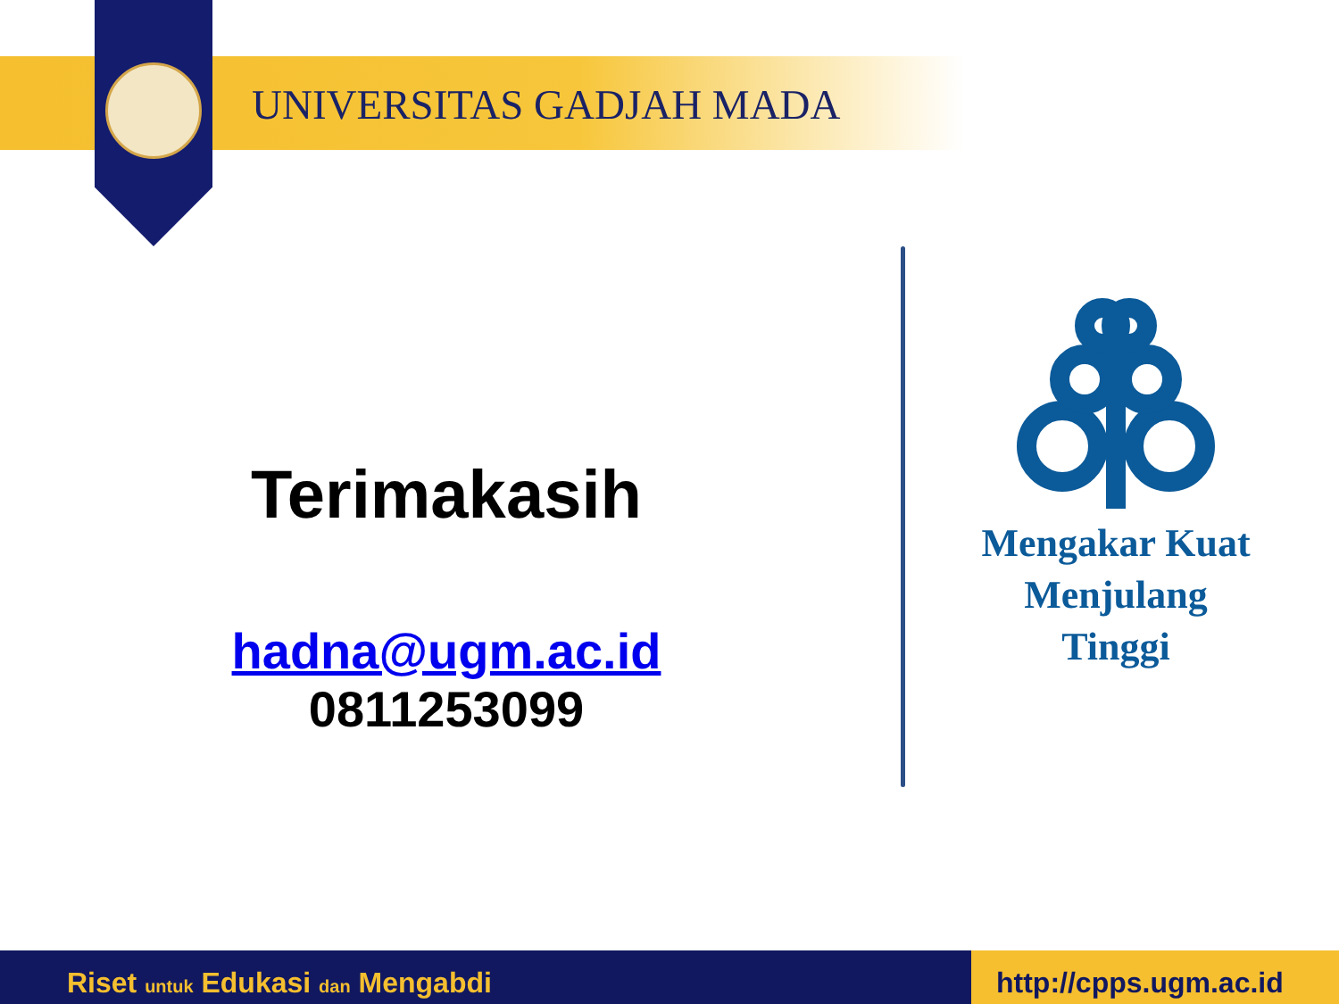UNIVERSITAS GADJAH MADA
Terimakasih
hadna@ugm.ac.id
0811253099
Mengakar Kuat
Menjulang
Tinggi
Riset untuk Edukasi dan Mengabdi
http://cpps.ugm.ac.id